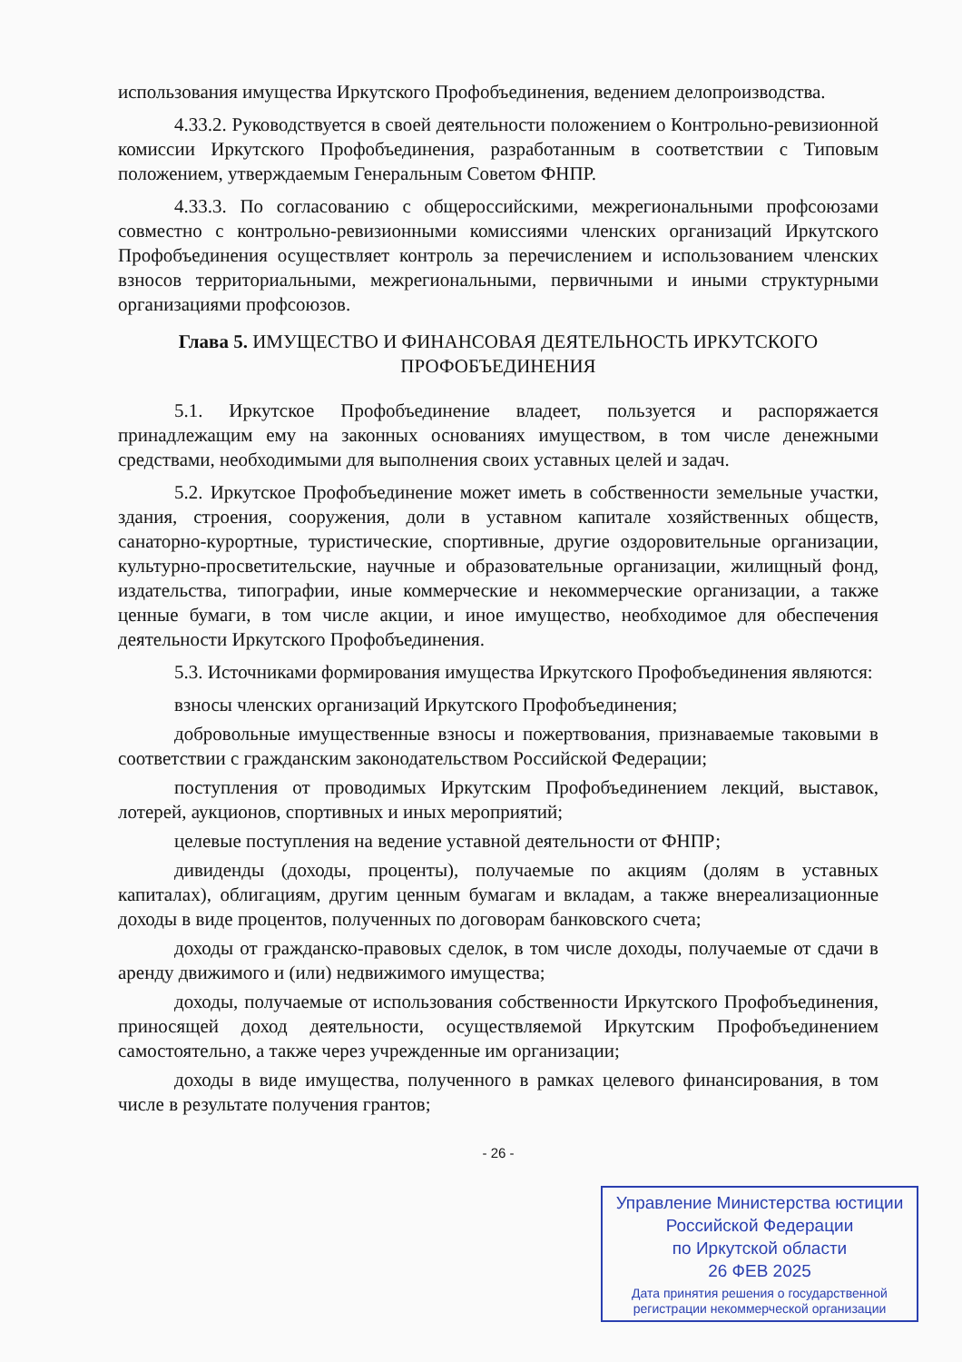использования имущества Иркутского Профобъединения, ведением делопроизводства.
4.33.2. Руководствуется в своей деятельности положением о Контрольно-ревизионной комиссии Иркутского Профобъединения, разработанным в соответствии с Типовым положением, утверждаемым Генеральным Советом ФНПР.
4.33.3. По согласованию с общероссийскими, межрегиональными профсоюзами совместно с контрольно-ревизионными комиссиями членских организаций Иркутского Профобъединения осуществляет контроль за перечислением и использованием членских взносов территориальными, межрегиональными, первичными и иными структурными организациями профсоюзов.
Глава 5. ИМУЩЕСТВО И ФИНАНСОВАЯ ДЕЯТЕЛЬНОСТЬ ИРКУТСКОГО ПРОФОБЪЕДИНЕНИЯ
5.1. Иркутское Профобъединение владеет, пользуется и распоряжается принадлежащим ему на законных основаниях имуществом, в том числе денежными средствами, необходимыми для выполнения своих уставных целей и задач.
5.2. Иркутское Профобъединение может иметь в собственности земельные участки, здания, строения, сооружения, доли в уставном капитале хозяйственных обществ, санаторно-курортные, туристические, спортивные, другие оздоровительные организации, культурно-просветительские, научные и образовательные организации, жилищный фонд, издательства, типографии, иные коммерческие и некоммерческие организации, а также ценные бумаги, в том числе акции, и иное имущество, необходимое для обеспечения деятельности Иркутского Профобъединения.
5.3. Источниками формирования имущества Иркутского Профобъединения являются:
взносы членских организаций Иркутского Профобъединения;
добровольные имущественные взносы и пожертвования, признаваемые таковыми в соответствии с гражданским законодательством Российской Федерации;
поступления от проводимых Иркутским Профобъединением лекций, выставок, лотерей, аукционов, спортивных и иных мероприятий;
целевые поступления на ведение уставной деятельности от ФНПР;
дивиденды (доходы, проценты), получаемые по акциям (долям в уставных капиталах), облигациям, другим ценным бумагам и вкладам, а также внереализационные доходы в виде процентов, полученных по договорам банковского счета;
доходы от гражданско-правовых сделок, в том числе доходы, получаемые от сдачи в аренду движимого и (или) недвижимого имущества;
доходы, получаемые от использования собственности Иркутского Профобъединения, приносящей доход деятельности, осуществляемой Иркутским Профобъединением самостоятельно, а также через учрежденные им организации;
доходы в виде имущества, полученного в рамках целевого финансирования, в том числе в результате получения грантов;
- 26 -
Управление Министерства юстиции
Российской Федерации
по Иркутской области
26 ФЕВ 2025
Дата принятия решения о государственной
регистрации некоммерческой организации